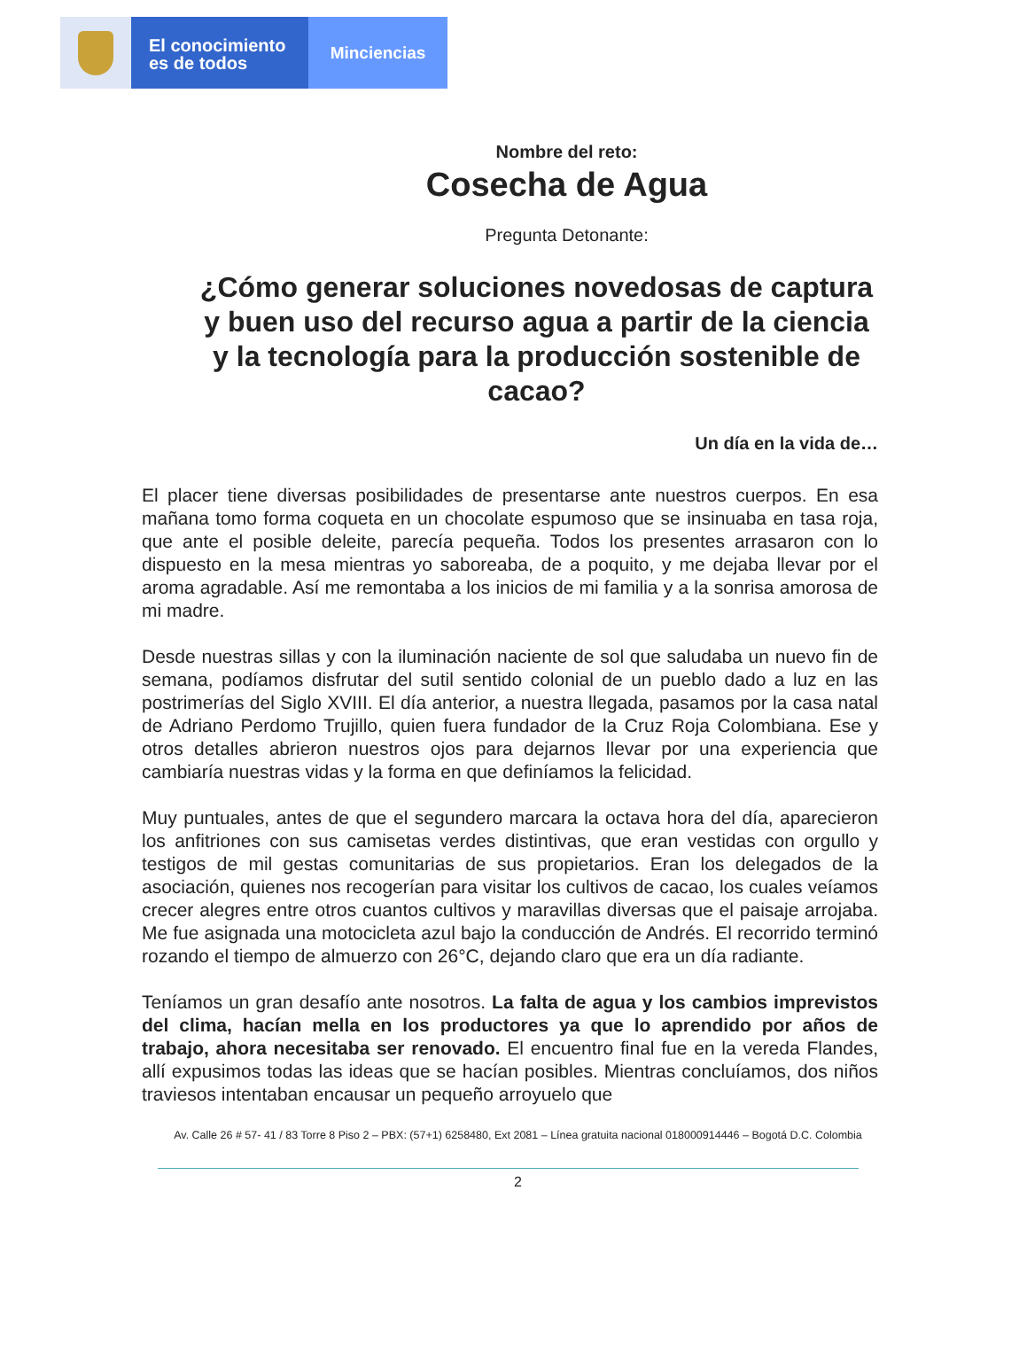El conocimiento
es de todos
Minciencias
Nombre del reto:
Cosecha de Agua
Pregunta Detonante:
¿Cómo generar soluciones novedosas de captura y buen uso del recurso agua a partir de la ciencia y la tecnología para la producción sostenible de cacao?
Un día en la vida de…
El placer tiene diversas posibilidades de presentarse ante nuestros cuerpos. En esa mañana tomo forma coqueta en un chocolate espumoso que se insinuaba en tasa roja, que ante el posible deleite, parecía pequeña. Todos los presentes arrasaron con lo dispuesto en la mesa mientras yo saboreaba, de a poquito, y me dejaba llevar por el aroma agradable. Así me remontaba a los inicios de mi familia y a la sonrisa amorosa de mi madre.
Desde nuestras sillas y con la iluminación naciente de sol que saludaba un nuevo fin de semana, podíamos disfrutar del sutil sentido colonial de un pueblo dado a luz en las postrimerías del Siglo XVIII. El día anterior, a nuestra llegada, pasamos por la casa natal de Adriano Perdomo Trujillo, quien fuera fundador de la Cruz Roja Colombiana. Ese y otros detalles abrieron nuestros ojos para dejarnos llevar por una experiencia que cambiaría nuestras vidas y la forma en que definíamos la felicidad.
Muy puntuales, antes de que el segundero marcara la octava hora del día, aparecieron los anfitriones con sus camisetas verdes distintivas, que eran vestidas con orgullo y testigos de mil gestas comunitarias de sus propietarios. Eran los delegados de la asociación, quienes nos recogerían para visitar los cultivos de cacao, los cuales veíamos crecer alegres entre otros cuantos cultivos y maravillas diversas que el paisaje arrojaba. Me fue asignada una motocicleta azul bajo la conducción de Andrés. El recorrido terminó rozando el tiempo de almuerzo con 26°C, dejando claro que era un día radiante.
Teníamos un gran desafío ante nosotros. La falta de agua y los cambios imprevistos del clima, hacían mella en los productores ya que lo aprendido por años de trabajo, ahora necesitaba ser renovado. El encuentro final fue en la vereda Flandes, allí expusimos todas las ideas que se hacían posibles. Mientras concluíamos, dos niños traviesos intentaban encausar un pequeño arroyuelo que
Av. Calle 26 # 57- 41 / 83 Torre 8 Piso 2 – PBX: (57+1) 6258480, Ext 2081 – Línea gratuita nacional 018000914446 – Bogotá D.C. Colombia
2